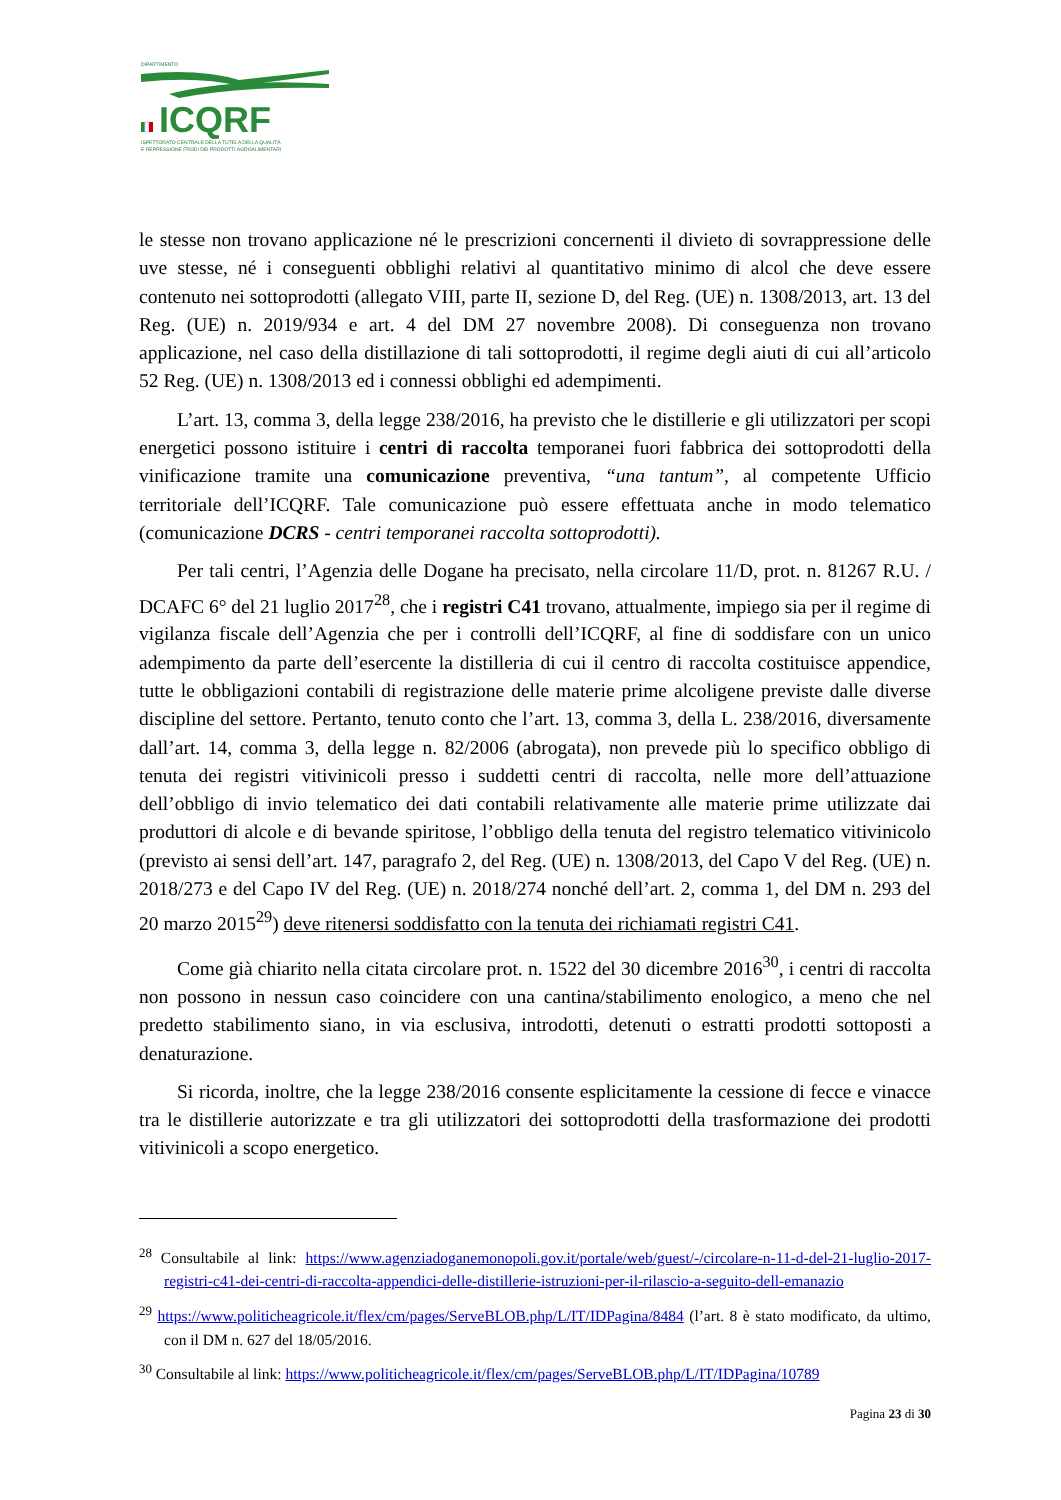DIPARTIMENTO
ICQRF
ISPETTORATO CENTRALE DELLA TUTELA DELLA QUALITÀ
E REPRESSIONE FRODI DEI PRODOTTI AGROALIMENTARI
le stesse non trovano applicazione né le prescrizioni concernenti il divieto di sovrappressione delle uve stesse, né i conseguenti obblighi relativi al quantitativo minimo di alcol che deve essere contenuto nei sottoprodotti (allegato VIII, parte II, sezione D, del Reg. (UE) n. 1308/2013, art. 13 del Reg. (UE) n. 2019/934 e art. 4 del DM 27 novembre 2008). Di conseguenza non trovano applicazione, nel caso della distillazione di tali sottoprodotti, il regime degli aiuti di cui all’articolo 52 Reg. (UE) n. 1308/2013 ed i connessi obblighi ed adempimenti.
L’art. 13, comma 3, della legge 238/2016, ha previsto che le distillerie e gli utilizzatori per scopi energetici possono istituire i centri di raccolta temporanei fuori fabbrica dei sottoprodotti della vinificazione tramite una comunicazione preventiva, “una tantum”, al competente Ufficio territoriale dell’ICQRF. Tale comunicazione può essere effettuata anche in modo telematico (comunicazione DCRS - centri temporanei raccolta sottoprodotti).
Per tali centri, l’Agenzia delle Dogane ha precisato, nella circolare 11/D, prot. n. 81267 R.U. / DCAFC 6° del 21 luglio 2017<sup>28</sup>, che i registri C41 trovano, attualmente, impiego sia per il regime di vigilanza fiscale dell’Agenzia che per i controlli dell’ICQRF, al fine di soddisfare con un unico adempimento da parte dell’esercente la distilleria di cui il centro di raccolta costituisce appendice, tutte le obbligazioni contabili di registrazione delle materie prime alcoligene previste dalle diverse discipline del settore. Pertanto, tenuto conto che l’art. 13, comma 3, della L. 238/2016, diversamente dall’art. 14, comma 3, della legge n. 82/2006 (abrogata), non prevede più lo specifico obbligo di tenuta dei registri vitivinicoli presso i suddetti centri di raccolta, nelle more dell’attuazione dell’obbligo di invio telematico dei dati contabili relativamente alle materie prime utilizzate dai produttori di alcole e di bevande spiritose, l’obbligo della tenuta del registro telematico vitivinicolo (previsto ai sensi dell’art. 147, paragrafo 2, del Reg. (UE) n. 1308/2013, del Capo V del Reg. (UE) n. 2018/273 e del Capo IV del Reg. (UE) n. 2018/274 nonché dell’art. 2, comma 1, del DM n. 293 del 20 marzo 2015<sup>29</sup>) deve ritenersi soddisfatto con la tenuta dei richiamati registri C41.
Come già chiarito nella citata circolare prot. n. 1522 del 30 dicembre 2016<sup>30</sup>, i centri di raccolta non possono in nessun caso coincidere con una cantina/stabilimento enologico, a meno che nel predetto stabilimento siano, in via esclusiva, introdotti, detenuti o estratti prodotti sottoposti a denaturazione.
Si ricorda, inoltre, che la legge 238/2016 consente esplicitamente la cessione di fecce e vinacce tra le distillerie autorizzate e tra gli utilizzatori dei sottoprodotti della trasformazione dei prodotti vitivinicoli a scopo energetico.
<sup>28</sup> Consultabile al link: https://www.agenziadoganemonopoli.gov.it/portale/web/guest/-/circolare-n-11-d-del-21-luglio-2017-registri-c41-dei-centri-di-raccolta-appendici-delle-distillerie-istruzioni-per-il-rilascio-a-seguito-dell-emanazio
<sup>29</sup> https://www.politicheagricole.it/flex/cm/pages/ServeBLOB.php/L/IT/IDPagina/8484 (l’art. 8 è stato modificato, da ultimo, con il DM n. 627 del 18/05/2016.
<sup>30</sup> Consultabile al link: https://www.politicheagricole.it/flex/cm/pages/ServeBLOB.php/L/IT/IDPagina/10789
Pagina 23 di 30